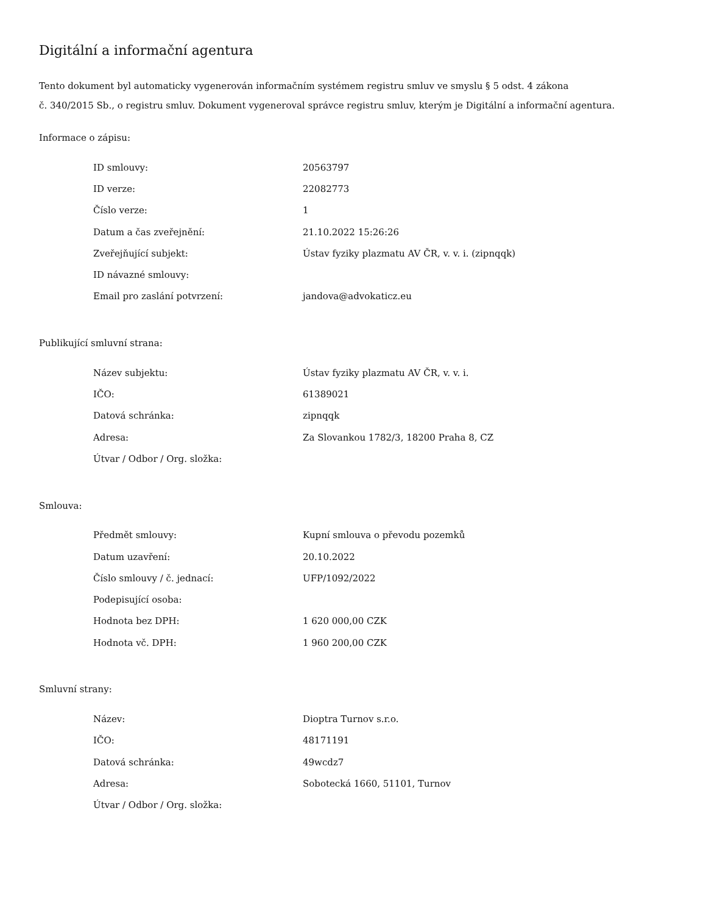Digitální a informační agentura
Tento dokument byl automaticky vygenerován informačním systémem registru smluv ve smyslu § 5 odst. 4 zákona
č. 340/2015 Sb., o registru smluv. Dokument vygeneroval správce registru smluv, kterým je Digitální a informační agentura.
Informace o zápisu:
| ID smlouvy: | 20563797 |
| ID verze: | 22082773 |
| Číslo verze: | 1 |
| Datum a čas zveřejnění: | 21.10.2022 15:26:26 |
| Zveřejňující subjekt: | Ústav fyziky plazmatu AV ČR, v. v. i. (zipnqqk) |
| ID návazné smlouvy: | |
| Email pro zaslání potvrzení: | jandova@advokaticz.eu |
Publikující smluvní strana:
| Název subjektu: | Ústav fyziky plazmatu AV ČR, v. v. i. |
| IČO: | 61389021 |
| Datová schránka: | zipnqqk |
| Adresa: | Za Slovankou 1782/3, 18200 Praha 8, CZ |
| Útvar / Odbor / Org. složka: | |
Smlouva:
| Předmět smlouvy: | Kupní smlouva o převodu pozemků |
| Datum uzavření: | 20.10.2022 |
| Číslo smlouvy / č. jednací: | UFP/1092/2022 |
| Podepisující osoba: | |
| Hodnota bez DPH: | 1 620 000,00 CZK |
| Hodnota vč. DPH: | 1 960 200,00 CZK |
Smluvní strany:
| Název: | Dioptra Turnov s.r.o. |
| IČO: | 48171191 |
| Datová schránka: | 49wcdz7 |
| Adresa: | Sobotecká 1660, 51101, Turnov |
| Útvar / Odbor / Org. složka: | |